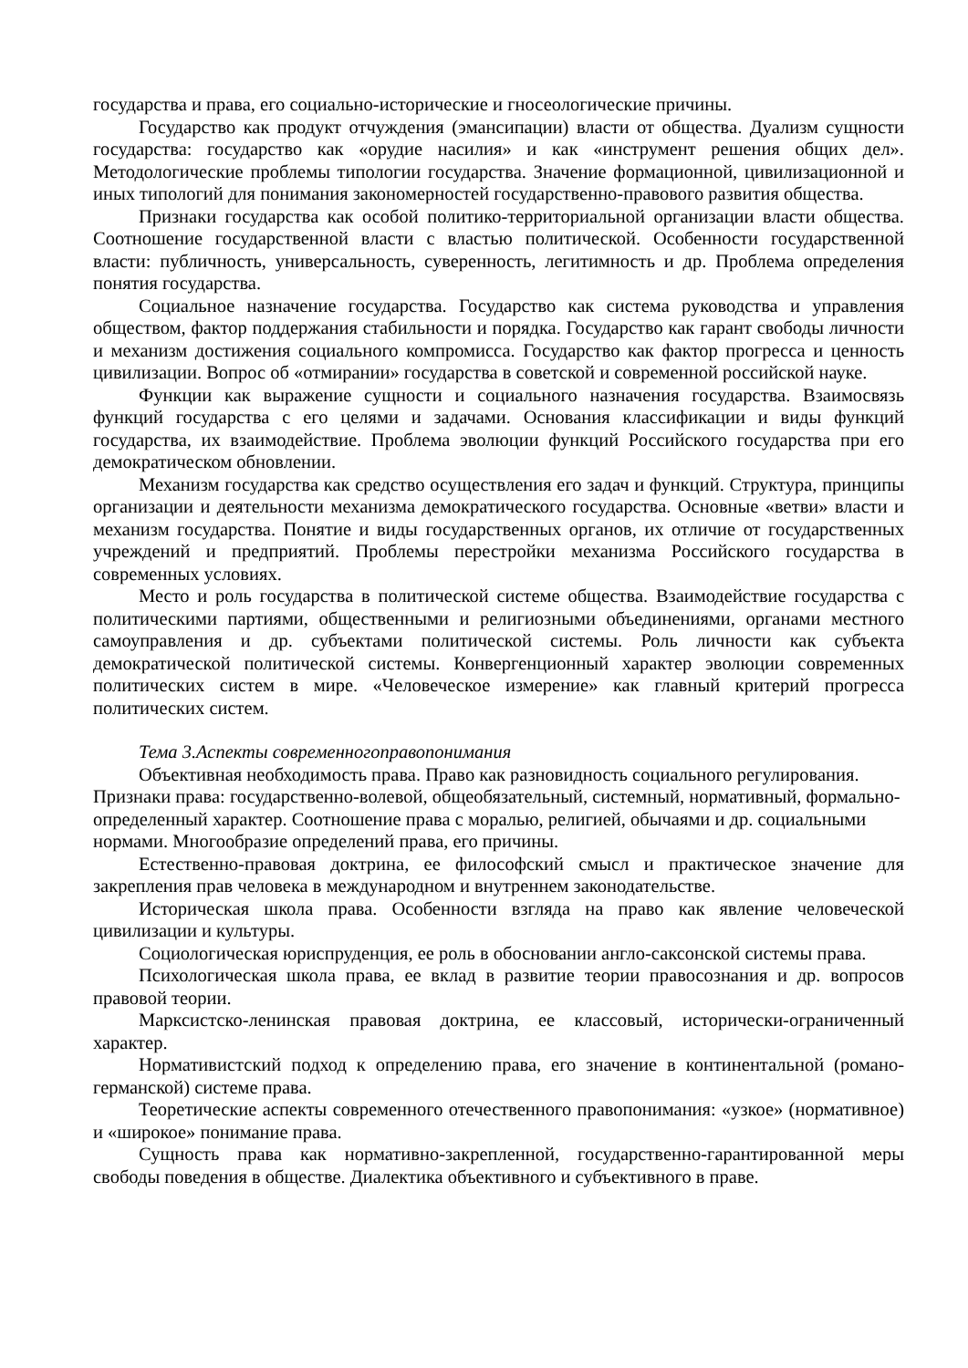государства и права, его социально-исторические и гносеологические причины.
Государство как продукт отчуждения (эмансипации) власти от общества. Дуализм сущности государства: государство как «орудие насилия» и как «инструмент решения общих дел». Методологические проблемы типологии государства. Значение формационной, цивилизационной и иных типологий для понимания закономерностей государственно-правового развития общества.
Признаки государства как особой политико-территориальной организации власти общества. Соотношение государственной власти с властью политической. Особенности государственной власти: публичность, универсальность, суверенность, легитимность и др. Проблема определения понятия государства.
Социальное назначение государства. Государство как система руководства и управления обществом, фактор поддержания стабильности и порядка. Государство как гарант свободы личности и механизм достижения социального компромисса. Государство как фактор прогресса и ценность цивилизации. Вопрос об «отмирании» государства в советской и современной российской науке.
Функции как выражение сущности и социального назначения государства. Взаимосвязь функций государства с его целями и задачами. Основания классификации и виды функций государства, их взаимодействие. Проблема эволюции функций Российского государства при его демократическом обновлении.
Механизм государства как средство осуществления его задач и функций. Структура, принципы организации и деятельности механизма демократического государства. Основные «ветви» власти и механизм государства. Понятие и виды государственных органов, их отличие от государственных учреждений и предприятий. Проблемы перестройки механизма Российского государства в современных условиях.
Место и роль государства в политической системе общества. Взаимодействие государства с политическими партиями, общественными и религиозными объединениями, органами местного самоуправления и др. субъектами политической системы. Роль личности как субъекта демократической политической системы. Конвергенционный характер эволюции современных политических систем в мире. «Человеческое измерение» как главный критерий прогресса политических систем.
Тема 3.Аспекты современногоправопонимания
Объективная необходимость права. Право как разновидность социального регулирования. Признаки права: государственно-волевой, общеобязательный, системный, нормативный, формально-определенный характер. Соотношение права с моралью, религией, обычаями и др. социальными нормами. Многообразие определений права, его причины.
Естественно-правовая доктрина, ее философский смысл и практическое значение для закрепления прав человека в международном и внутреннем законодательстве.
Историческая школа права. Особенности взгляда на право как явление человеческой цивилизации и культуры.
Социологическая юриспруденция, ее роль в обосновании англо-саксонской системы права.
Психологическая школа права, ее вклад в развитие теории правосознания и др. вопросов правовой теории.
Марксистско-ленинская правовая доктрина, ее классовый, исторически-ограниченный характер.
Нормативистский подход к определению права, его значение в континентальной (романо-германской) системе права.
Теоретические аспекты современного отечественного правопонимания: «узкое» (нормативное) и «широкое» понимание права.
Сущность права как нормативно-закрепленной, государственно-гарантированной меры свободы поведения в обществе. Диалектика объективного и субъективного в праве.